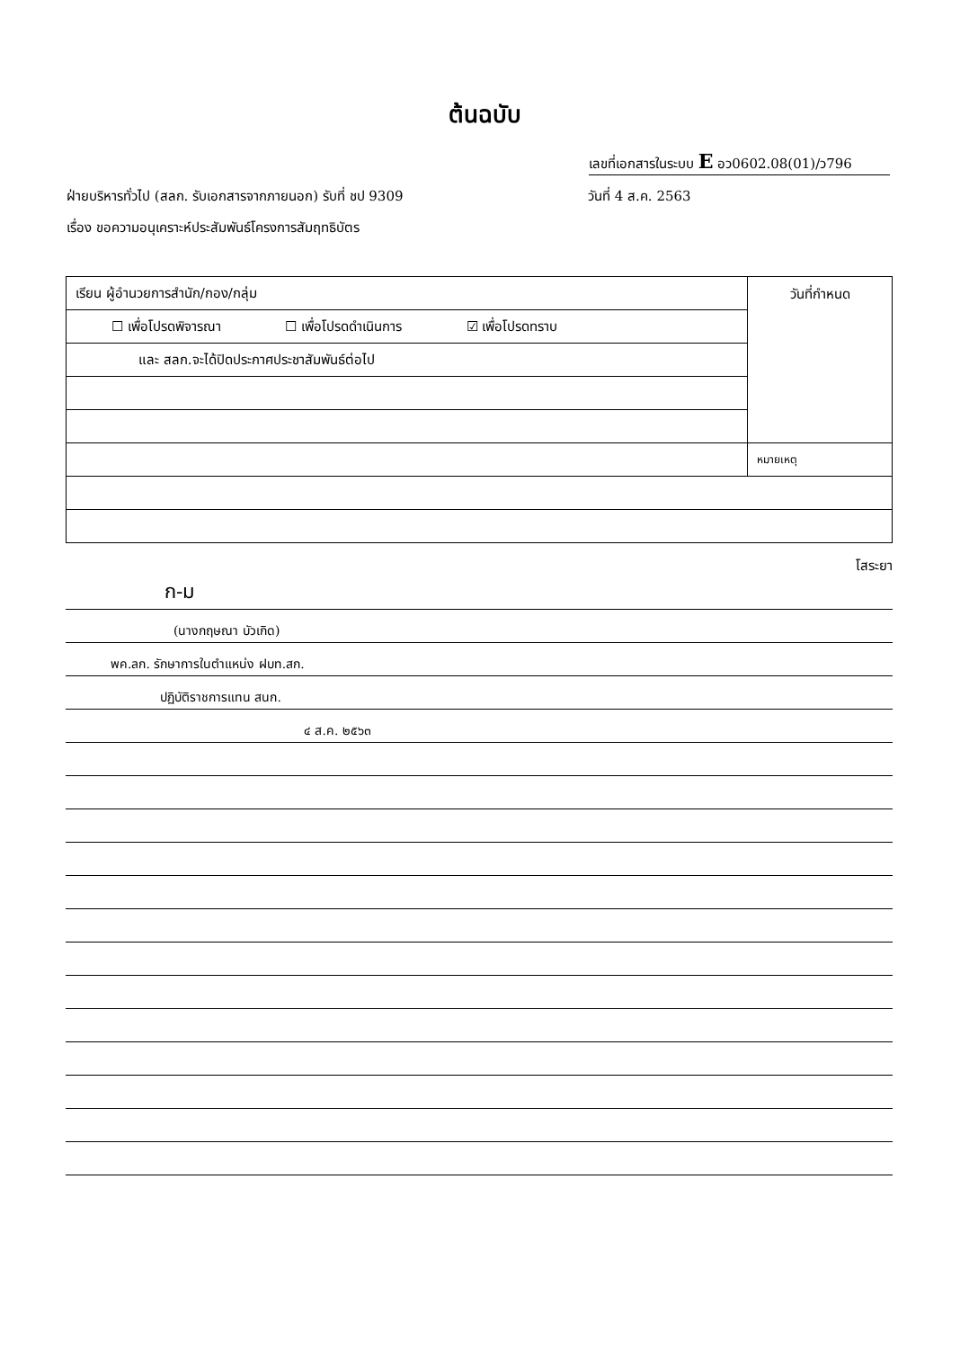ต้นฉบับ
เลขที่เอกสารในระบบ E อว0602.08(01)/ว796
ฝ่ายบริหารทั่วไป (สลก. รับเอกสารจากภายนอก) รับที่ ชป 9309 วันที่ 4 ส.ค. 2563
เรื่อง ขอความอนุเคราะห์ประสัมพันธ์โครงการสัมฤทธิบัตร
| เรียน ผู้อำนวยการสำนัก/กอง/กลุ่ม | วันที่กำหนด |
| ☐ เพื่อโปรดพิจารณา ☐ เพื่อโปรดดำเนินการ ☑ เพื่อโปรดทราบ | |
| และ สลก.จะได้ปิดประกาศประชาสัมพันธ์ต่อไป | |
| | หมายเหตุ |
โสระยา
ก-ม
(นางกฤษณา บัวเกิด)
พค.ลก. รักษาการในตำแหน่ง ฝบท.สก.
ปฏิบัติราชการแทน สนก.
๔ ส.ค. ๒๕๖๓